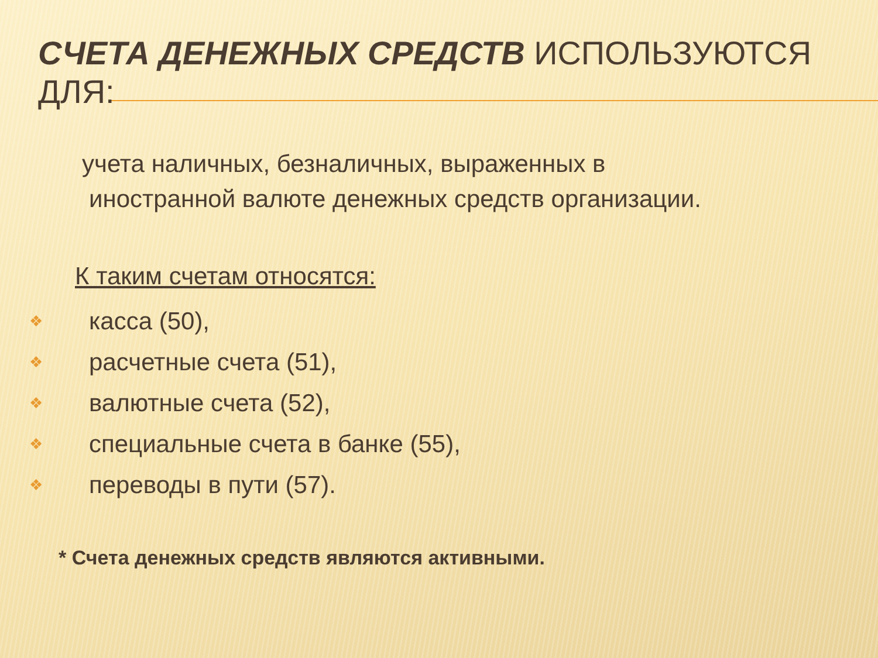СЧЕТА ДЕНЕЖНЫХ СРЕДСТВ ИСПОЛЬЗУЮТСЯ ДЛЯ:
учета наличных, безналичных, выраженных в
иностранной валюте денежных средств организации.
К таким счетам относятся:
❖ касса (50),
❖ расчетные счета (51),
❖ валютные счета (52),
❖ специальные счета в банке (55),
❖ переводы в пути (57).
* Счета денежных средств являются активными.